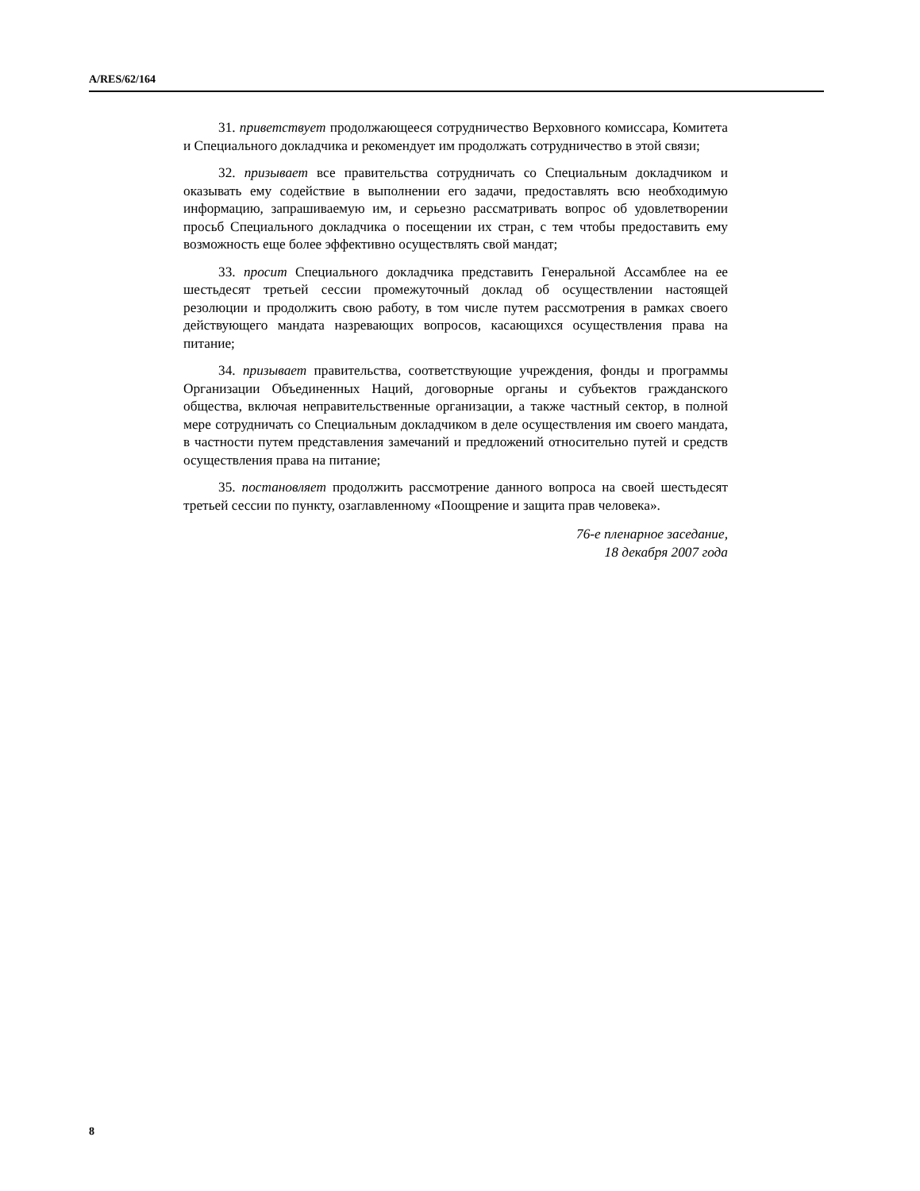A/RES/62/164
31. приветствует продолжающееся сотрудничество Верховного комиссара, Комитета и Специального докладчика и рекомендует им продолжать сотрудничество в этой связи;
32. призывает все правительства сотрудничать со Специальным докладчиком и оказывать ему содействие в выполнении его задачи, предоставлять всю необходимую информацию, запрашиваемую им, и серьезно рассматривать вопрос об удовлетворении просьб Специального докладчика о посещении их стран, с тем чтобы предоставить ему возможность еще более эффективно осуществлять свой мандат;
33. просит Специального докладчика представить Генеральной Ассамблее на ее шестьдесят третьей сессии промежуточный доклад об осуществлении настоящей резолюции и продолжить свою работу, в том числе путем рассмотрения в рамках своего действующего мандата назревающих вопросов, касающихся осуществления права на питание;
34. призывает правительства, соответствующие учреждения, фонды и программы Организации Объединенных Наций, договорные органы и субъектов гражданского общества, включая неправительственные организации, а также частный сектор, в полной мере сотрудничать со Специальным докладчиком в деле осуществления им своего мандата, в частности путем представления замечаний и предложений относительно путей и средств осуществления права на питание;
35. постановляет продолжить рассмотрение данного вопроса на своей шестьдесят третьей сессии по пункту, озаглавленному «Поощрение и защита прав человека».
76-е пленарное заседание,
18 декабря 2007 года
8